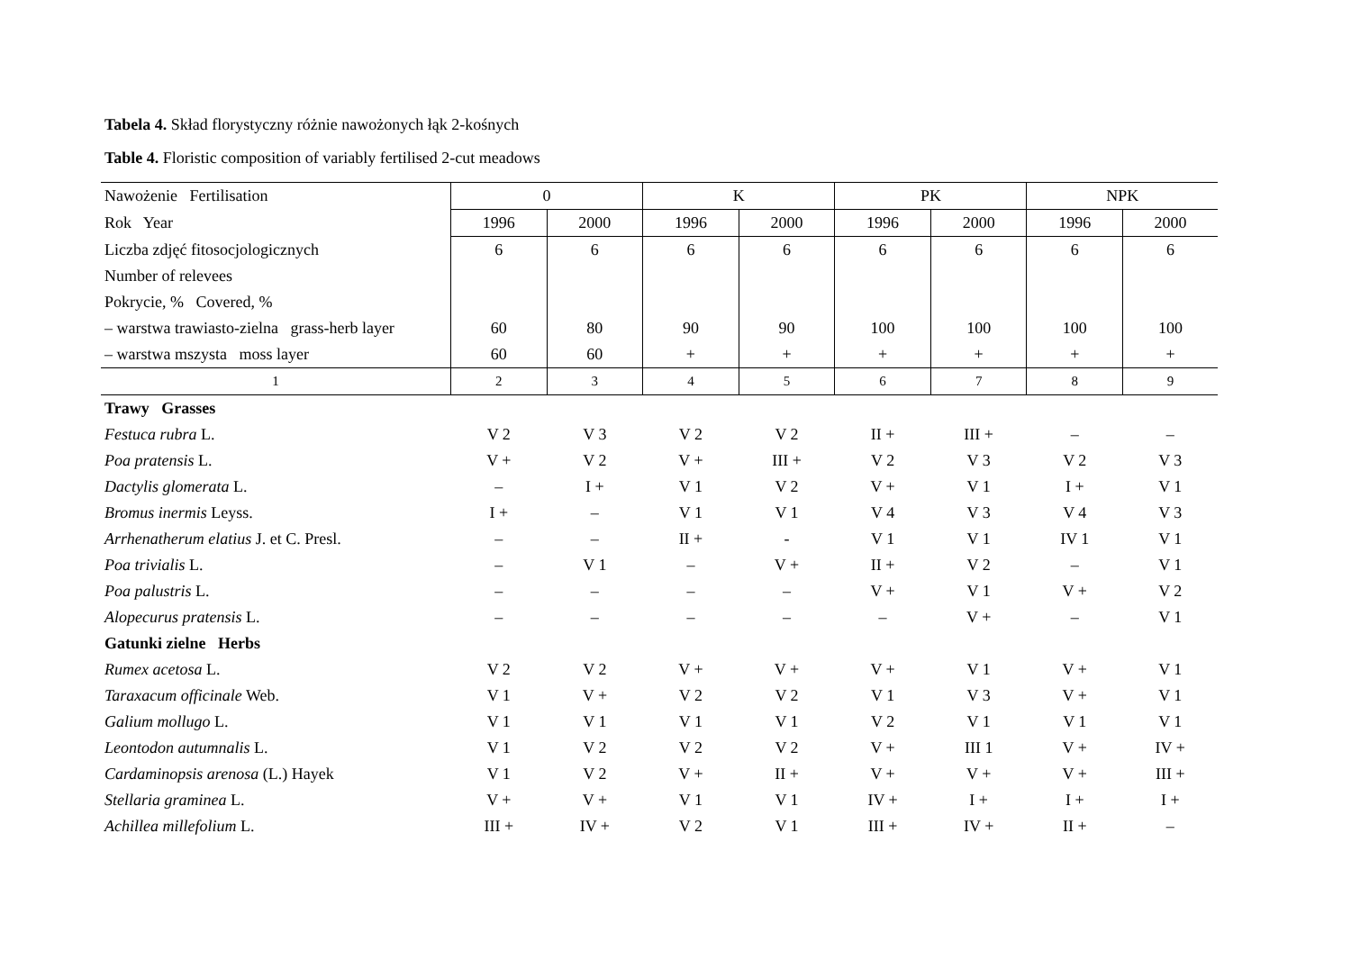Tabela 4. Skład florystyczny różnie nawożonych łąk 2-kośnych
Table 4. Floristic composition of variably fertilised 2-cut meadows
| Nawożenie Fertilisation | 0 | | K | | PK | | NPK | |
| --- | --- | --- | --- | --- | --- | --- | --- | --- |
| Rok Year | 1996 | 2000 | 1996 | 2000 | 1996 | 2000 | 1996 | 2000 |
| Liczba zdjęć fitosocjologicznych | 6 | 6 | 6 | 6 | 6 | 6 | 6 | 6 |
| Number of relevees | | | | | | | | |
| Pokrycie, % Covered, % | | | | | | | | |
| – warstwa trawiasto-zielna grass-herb layer | 60 | 80 | 90 | 90 | 100 | 100 | 100 | 100 |
| – warstwa mszysta moss layer | 60 | 60 | + | + | + | + | + | + |
| 1 | 2 | 3 | 4 | 5 | 6 | 7 | 8 | 9 |
| Trawy Grasses | | | | | | | | |
| Festuca rubra L. | V 2 | V 3 | V 2 | V 2 | II + | III + | – | – |
| Poa pratensis L. | V + | V 2 | V + | III + | V 2 | V 3 | V 2 | V 3 |
| Dactylis glomerata L. | – | I + | V 1 | V 2 | V + | V 1 | I + | V 1 |
| Bromus inermis Leyss. | I + | – | V 1 | V 1 | V 4 | V 3 | V 4 | V 3 |
| Arrhenatherum elatius J. et C. Presl. | – | – | II + | - | V 1 | V 1 | IV 1 | V 1 |
| Poa trivialis L. | – | V 1 | – | V + | II + | V 2 | – | V 1 |
| Poa palustris L. | – | – | – | – | V + | V 1 | V + | V 2 |
| Alopecurus pratensis L. | – | – | – | – | – | V + | – | V 1 |
| Gatunki zielne Herbs | | | | | | | | |
| Rumex acetosa L. | V 2 | V 2 | V + | V + | V + | V 1 | V + | V 1 |
| Taraxacum officinale Web. | V 1 | V + | V 2 | V 2 | V 1 | V 3 | V + | V 1 |
| Galium mollugo L. | V 1 | V 1 | V 1 | V 1 | V 2 | V 1 | V 1 | V 1 |
| Leontodon autumnalis L. | V 1 | V 2 | V 2 | V 2 | V + | III 1 | V + | IV + |
| Cardaminopsis arenosa (L.) Hayek | V 1 | V 2 | V + | II + | V + | V + | V + | III + |
| Stellaria graminea L. | V + | V + | V 1 | V 1 | IV + | I + | I + | I + |
| Achillea millefolium L. | III + | IV + | V 2 | V 1 | III + | IV + | II + | – |